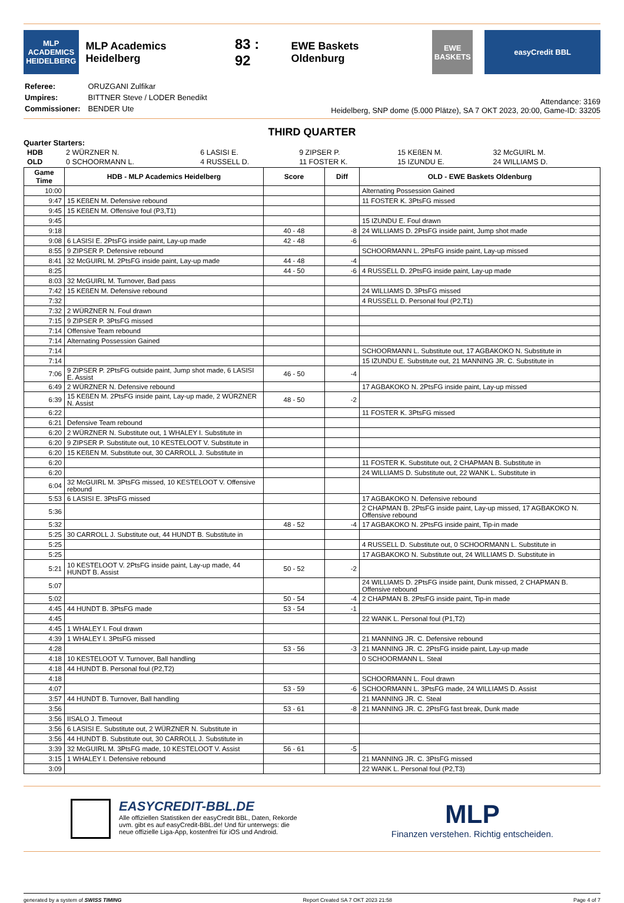MLP ACADEMICS HEIDELBERG
MLP Academics Heidelberg 83 : 92 EWE Baskets Oldenburg
EWE BASKETS
easyCredit BBL
| Referee: | ORUZGANI Zulfikar |
| Umpires: | BITTNER Steve / LODER Benedikt |
| Commissioner: | BENDER Ute |
Attendance: 3169
Heidelberg, SNP dome (5.000 Plätze), SA 7 OKT 2023, 20:00, Game-ID: 33205
THIRD QUARTER
Quarter Starters:
| HDB | 2 WÜRZNER N. | 6 LASISI E. | 9 ZIPSER P. | 15 KEßEN M. | 32 McGUIRL M. |
| OLD | 0 SCHOORMANN L. | 4 RUSSELL D. | 11 FOSTER K. | 15 IZUNDU E. | 24 WILLIAMS D. |
| Game Time | HDB - MLP Academics Heidelberg | Score | Diff | OLD - EWE Baskets Oldenburg |
| --- | --- | --- | --- | --- |
| 10:00 | | | | Alternating Possession Gained |
| 9:47 | 15 KEßEN M. Defensive rebound | | | 11 FOSTER K. 3PtsFG missed |
| 9:45 | 15 KEßEN M. Offensive foul (P3,T1) | | | |
| 9:45 | | | | 15 IZUNDU E. Foul drawn |
| 9:18 | | 40 - 48 | -8 | 24 WILLIAMS D. 2PtsFG inside paint, Jump shot made |
| 9:08 | 6 LASISI E. 2PtsFG inside paint, Lay-up made | 42 - 48 | -6 | |
| 8:55 | 9 ZIPSER P. Defensive rebound | | | SCHOORMANN L. 2PtsFG inside paint, Lay-up missed |
| 8:41 | 32 McGUIRL M. 2PtsFG inside paint, Lay-up made | 44 - 48 | -4 | |
| 8:25 | | 44 - 50 | -6 | 4 RUSSELL D. 2PtsFG inside paint, Lay-up made |
| 8:03 | 32 McGUIRL M. Turnover, Bad pass | | | |
| 7:42 | 15 KEßEN M. Defensive rebound | | | 24 WILLIAMS D. 3PtsFG missed |
| 7:32 | | | | 4 RUSSELL D. Personal foul (P2,T1) |
| 7:32 | 2 WÜRZNER N. Foul drawn | | | |
| 7:15 | 9 ZIPSER P. 3PtsFG missed | | | |
| 7:14 | Offensive Team rebound | | | |
| 7:14 | Alternating Possession Gained | | | |
| 7:14 | | | | SCHOORMANN L. Substitute out, 17 AGBAKOKO N. Substitute in |
| 7:14 | | | | 15 IZUNDU E. Substitute out, 21 MANNING JR. C. Substitute in |
| 7:06 | 9 ZIPSER P. 2PtsFG outside paint, Jump shot made, 6 LASISI E. Assist | 46 - 50 | -4 | |
| 6:49 | 2 WÜRZNER N. Defensive rebound | | | 17 AGBAKOKO N. 2PtsFG inside paint, Lay-up missed |
| 6:39 | 15 KEßEN M. 2PtsFG inside paint, Lay-up made, 2 WÜRZNER N. Assist | 48 - 50 | -2 | |
| 6:22 | | | | 11 FOSTER K. 3PtsFG missed |
| 6:21 | Defensive Team rebound | | | |
| 6:20 | 2 WÜRZNER N. Substitute out, 1 WHALEY I. Substitute in | | | |
| 6:20 | 9 ZIPSER P. Substitute out, 10 KESTELOOT V. Substitute in | | | |
| 6:20 | 15 KEßEN M. Substitute out, 30 CARROLL J. Substitute in | | | |
| 6:20 | | | | 11 FOSTER K. Substitute out, 2 CHAPMAN B. Substitute in |
| 6:20 | | | | 24 WILLIAMS D. Substitute out, 22 WANK L. Substitute in |
| 6:04 | 32 McGUIRL M. 3PtsFG missed, 10 KESTELOOT V. Offensive rebound | | | |
| 5:53 | 6 LASISI E. 3PtsFG missed | | | 17 AGBAKOKO N. Defensive rebound |
| 5:36 | | | | 2 CHAPMAN B. 2PtsFG inside paint, Lay-up missed, 17 AGBAKOKO N. Offensive rebound |
| 5:32 | | 48 - 52 | -4 | 17 AGBAKOKO N. 2PtsFG inside paint, Tip-in made |
| 5:25 | 30 CARROLL J. Substitute out, 44 HUNDT B. Substitute in | | | |
| 5:25 | | | | 4 RUSSELL D. Substitute out, 0 SCHOORMANN L. Substitute in |
| 5:25 | | | | 17 AGBAKOKO N. Substitute out, 24 WILLIAMS D. Substitute in |
| 5:21 | 10 KESTELOOT V. 2PtsFG inside paint, Lay-up made, 44 HUNDT B. Assist | 50 - 52 | -2 | |
| 5:07 | | | | 24 WILLIAMS D. 2PtsFG inside paint, Dunk missed, 2 CHAPMAN B. Offensive rebound |
| 5:02 | | 50 - 54 | -4 | 2 CHAPMAN B. 2PtsFG inside paint, Tip-in made |
| 4:45 | 44 HUNDT B. 3PtsFG made | 53 - 54 | -1 | |
| 4:45 | | | | 22 WANK L. Personal foul (P1,T2) |
| 4:45 | 1 WHALEY I. Foul drawn | | | |
| 4:39 | 1 WHALEY I. 3PtsFG missed | | | 21 MANNING JR. C. Defensive rebound |
| 4:28 | | 53 - 56 | -3 | 21 MANNING JR. C. 2PtsFG inside paint, Lay-up made |
| 4:18 | 10 KESTELOOT V. Turnover, Ball handling | | | 0 SCHOORMANN L. Steal |
| 4:18 | 44 HUNDT B. Personal foul (P2,T2) | | | |
| 4:18 | | | | SCHOORMANN L. Foul drawn |
| 4:07 | | 53 - 59 | -6 | SCHOORMANN L. 3PtsFG made, 24 WILLIAMS D. Assist |
| 3:57 | 44 HUNDT B. Turnover, Ball handling | | | 21 MANNING JR. C. Steal |
| 3:56 | | 53 - 61 | -8 | 21 MANNING JR. C. 2PtsFG fast break, Dunk made |
| 3:56 | IISALO J. Timeout | | | |
| 3:56 | 6 LASISI E. Substitute out, 2 WÜRZNER N. Substitute in | | | |
| 3:56 | 44 HUNDT B. Substitute out, 30 CARROLL J. Substitute in | | | |
| 3:39 | 32 McGUIRL M. 3PtsFG made, 10 KESTELOOT V. Assist | 56 - 61 | -5 | |
| 3:15 | 1 WHALEY I. Defensive rebound | | | 21 MANNING JR. C. 3PtsFG missed |
| 3:09 | | | | 22 WANK L. Personal foul (P2,T3) |
EASYCREDIT-BBL.DE
Alle offiziellen Statistiken der easyCredit BBL, Daten, Rekorde
uvm. gibt es auf easyCredit-BBL.de! Und für unterwegs: die
neue offizielle Liga-App, kostenfrei für iOS und Android.
MLP
Finanzen verstehen. Richtig entscheiden.
generated by a system of SWISS TIMING Report Created SA 7 OKT 2023 21:58 Page 4 of 7